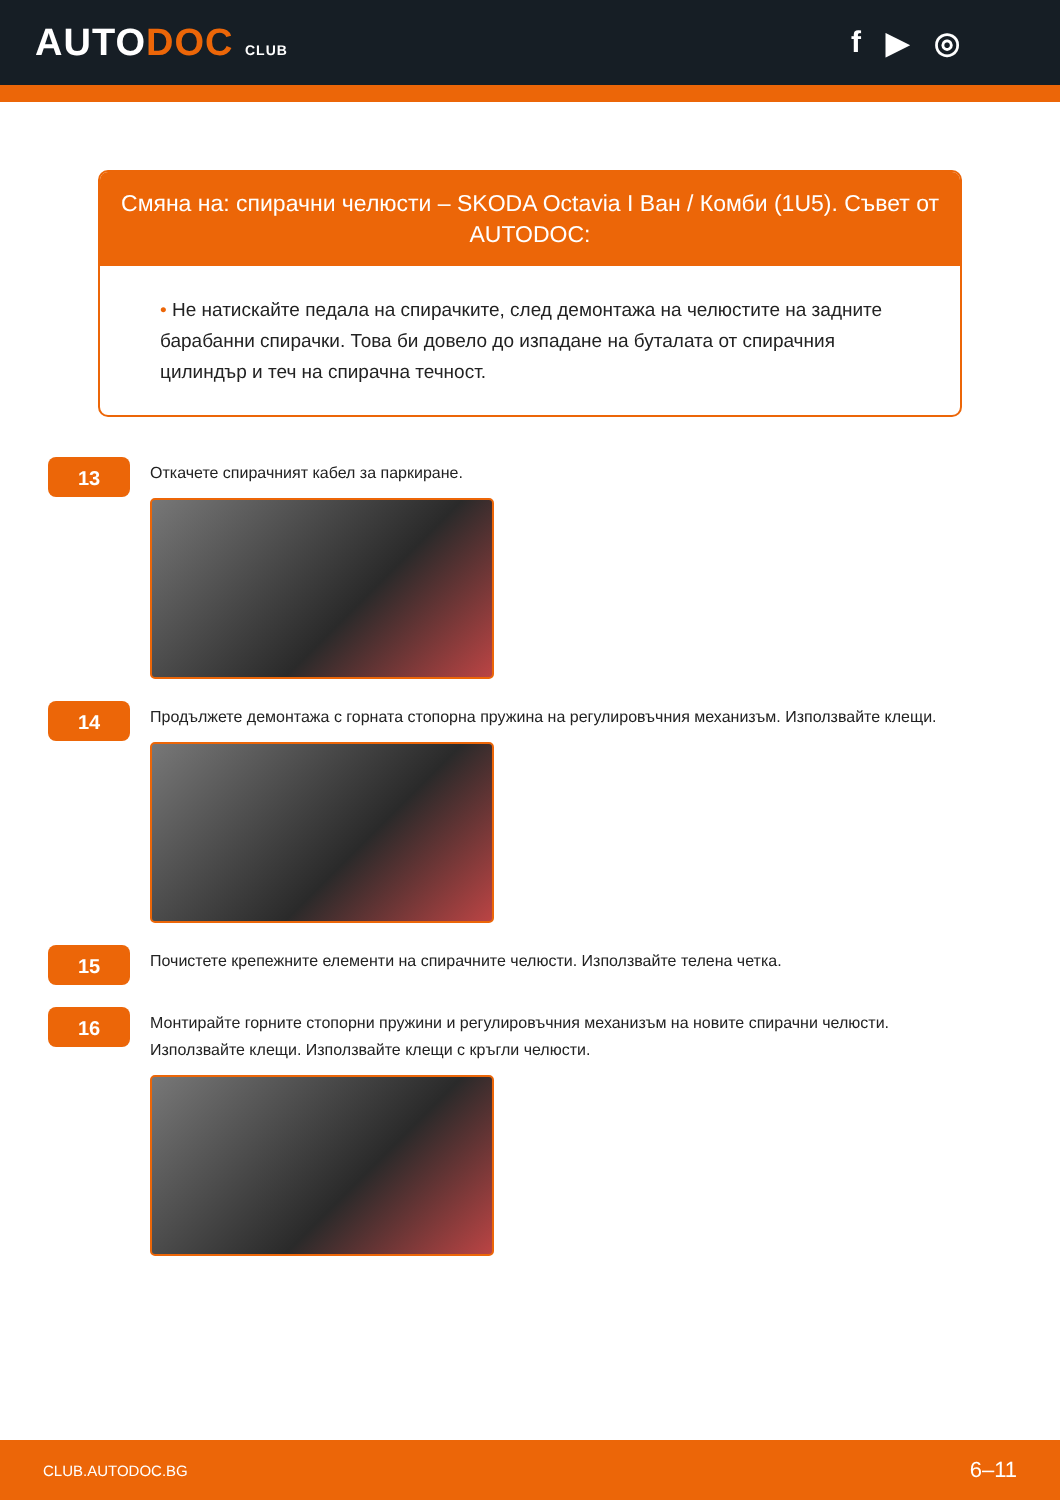AUTODOC CLUB
f ▶ ◎
Смяна на: спирачни челюсти – SKODA Octavia I Ван / Комби (1U5). Съвет от AUTODOC:
• Не натискайте педала на спирачките, след демонтажа на челюстите на задните барабанни спирачки. Това би довело до изпадане на буталата от спирачния цилиндър и теч на спирачна течност.
13
Откачете спирачният кабел за паркиране.
14
Продължете демонтажа с горната стопорна пружина на регулировъчния механизъм. Използвайте клещи.
15
Почистете крепежните елементи на спирачните челюсти. Използвайте телена четка.
16
Монтирайте горните стопорни пружини и регулировъчния механизъм на новите спирачни челюсти.
Използвайте клещи. Използвайте клещи с кръгли челюсти.
CLUB.AUTODOC.BG 6–11